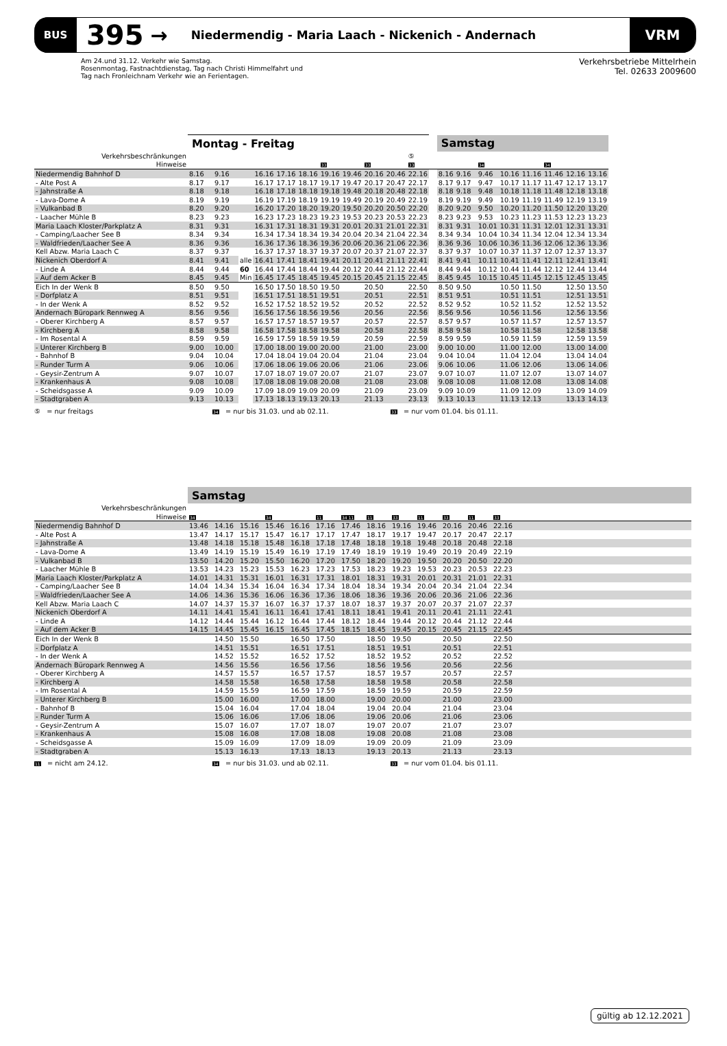BUS
395
→
Niedermendig - Maria Laach - Nickenich - Andernach
VRM
Am 24.und 31.12. Verkehr wie Samstag.
Rosenmontag, Fastnachtdienstag, Tag nach Christi Himmelfahrt und
Tag nach Fronleichnam Verkehr wie an Ferientagen.
Verkehrsbetriebe Mittelrhein
Tel. 02633 2009600
| | Montag - Freitag | | | | | | | | | | | | Samstag | | | | | | | |
| --- | --- | --- | --- | --- | --- | --- | --- | --- | --- | --- | --- | --- | --- | --- | --- | --- | --- | --- | --- | --- |
| Verkehrsbeschränkungen | | | | | | | | | | | ⑤ | | | | | | | | | |
| Hinweise | | | | | | | 33 | | 33 | | 33 | | | | 34 | | | 34 | | |
| Niedermendig Bahnhof D | 8.16 | 9.16 | | 16.16 | 17.16 | 18.16 | 19.16 | 19.46 | 20.16 | 20.46 | 22.16 | | 8.16 | 9.16 | 9.46 | 10.16 | 11.16 | 11.46 | 12.16 | 13.16 |
| - Alte Post A | 8.17 | 9.17 | | 16.17 | 17.17 | 18.17 | 19.17 | 19.47 | 20.17 | 20.47 | 22.17 | | 8.17 | 9.17 | 9.47 | 10.17 | 11.17 | 11.47 | 12.17 | 13.17 |
| - Jahnstraße A | 8.18 | 9.18 | | 16.18 | 17.18 | 18.18 | 19.18 | 19.48 | 20.18 | 20.48 | 22.18 | | 8.18 | 9.18 | 9.48 | 10.18 | 11.18 | 11.48 | 12.18 | 13.18 |
| - Lava-Dome A | 8.19 | 9.19 | | 16.19 | 17.19 | 18.19 | 19.19 | 19.49 | 20.19 | 20.49 | 22.19 | | 8.19 | 9.19 | 9.49 | 10.19 | 11.19 | 11.49 | 12.19 | 13.19 |
| - Vulkanbad B | 8.20 | 9.20 | | 16.20 | 17.20 | 18.20 | 19.20 | 19.50 | 20.20 | 20.50 | 22.20 | | 8.20 | 9.20 | 9.50 | 10.20 | 11.20 | 11.50 | 12.20 | 13.20 |
| - Laacher Mühle B | 8.23 | 9.23 | | 16.23 | 17.23 | 18.23 | 19.23 | 19.53 | 20.23 | 20.53 | 22.23 | | 8.23 | 9.23 | 9.53 | 10.23 | 11.23 | 11.53 | 12.23 | 13.23 |
| Maria Laach Kloster/Parkplatz A | 8.31 | 9.31 | | 16.31 | 17.31 | 18.31 | 19.31 | 20.01 | 20.31 | 21.01 | 22.31 | | 8.31 | 9.31 | 10.01 | 10.31 | 11.31 | 12.01 | 12.31 | 13.31 |
| - Camping/Laacher See B | 8.34 | 9.34 | | 16.34 | 17.34 | 18.34 | 19.34 | 20.04 | 20.34 | 21.04 | 22.34 | | 8.34 | 9.34 | 10.04 | 10.34 | 11.34 | 12.04 | 12.34 | 13.34 |
| - Waldfrieden/Laacher See A | 8.36 | 9.36 | | 16.36 | 17.36 | 18.36 | 19.36 | 20.06 | 20.36 | 21.06 | 22.36 | | 8.36 | 9.36 | 10.06 | 10.36 | 11.36 | 12.06 | 12.36 | 13.36 |
| Kell Abzw. Maria Laach C | 8.37 | 9.37 | | 16.37 | 17.37 | 18.37 | 19.37 | 20.07 | 20.37 | 21.07 | 22.37 | | 8.37 | 9.37 | 10.07 | 10.37 | 11.37 | 12.07 | 12.37 | 13.37 |
| Nickenich Oberdorf A | 8.41 | 9.41 | alle | 16.41 | 17.41 | 18.41 | 19.41 | 20.11 | 20.41 | 21.11 | 22.41 | | 8.41 | 9.41 | 10.11 | 10.41 | 11.41 | 12.11 | 12.41 | 13.41 |
| - Linde A | 8.44 | 9.44 | 60 | 16.44 | 17.44 | 18.44 | 19.44 | 20.12 | 20.44 | 21.12 | 22.44 | | 8.44 | 9.44 | 10.12 | 10.44 | 11.44 | 12.12 | 12.44 | 13.44 |
| - Auf dem Acker B | 8.45 | 9.45 | Min | 16.45 | 17.45 | 18.45 | 19.45 | 20.15 | 20.45 | 21.15 | 22.45 | | 8.45 | 9.45 | 10.15 | 10.45 | 11.45 | 12.15 | 12.45 | 13.45 |
| Eich In der Wenk B | 8.50 | 9.50 | | 16.50 | 17.50 | 18.50 | 19.50 | | 20.50 | | 22.50 | | 8.50 | 9.50 | | 10.50 | 11.50 | | 12.50 | 13.50 |
| - Dorfplatz A | 8.51 | 9.51 | | 16.51 | 17.51 | 18.51 | 19.51 | | 20.51 | | 22.51 | | 8.51 | 9.51 | | 10.51 | 11.51 | | 12.51 | 13.51 |
| - In der Wenk A | 8.52 | 9.52 | | 16.52 | 17.52 | 18.52 | 19.52 | | 20.52 | | 22.52 | | 8.52 | 9.52 | | 10.52 | 11.52 | | 12.52 | 13.52 |
| Andernach Büropark Rennweg A | 8.56 | 9.56 | | 16.56 | 17.56 | 18.56 | 19.56 | | 20.56 | | 22.56 | | 8.56 | 9.56 | | 10.56 | 11.56 | | 12.56 | 13.56 |
| - Oberer Kirchberg A | 8.57 | 9.57 | | 16.57 | 17.57 | 18.57 | 19.57 | | 20.57 | | 22.57 | | 8.57 | 9.57 | | 10.57 | 11.57 | | 12.57 | 13.57 |
| - Kirchberg A | 8.58 | 9.58 | | 16.58 | 17.58 | 18.58 | 19.58 | | 20.58 | | 22.58 | | 8.58 | 9.58 | | 10.58 | 11.58 | | 12.58 | 13.58 |
| - Im Rosental A | 8.59 | 9.59 | | 16.59 | 17.59 | 18.59 | 19.59 | | 20.59 | | 22.59 | | 8.59 | 9.59 | | 10.59 | 11.59 | | 12.59 | 13.59 |
| - Unterer Kirchberg B | 9.00 | 10.00 | | 17.00 | 18.00 | 19.00 | 20.00 | | 21.00 | | 23.00 | | 9.00 | 10.00 | | 11.00 | 12.00 | | 13.00 | 14.00 |
| - Bahnhof B | 9.04 | 10.04 | | 17.04 | 18.04 | 19.04 | 20.04 | | 21.04 | | 23.04 | | 9.04 | 10.04 | | 11.04 | 12.04 | | 13.04 | 14.04 |
| - Runder Turm A | 9.06 | 10.06 | | 17.06 | 18.06 | 19.06 | 20.06 | | 21.06 | | 23.06 | | 9.06 | 10.06 | | 11.06 | 12.06 | | 13.06 | 14.06 |
| - Geysir-Zentrum A | 9.07 | 10.07 | | 17.07 | 18.07 | 19.07 | 20.07 | | 21.07 | | 23.07 | | 9.07 | 10.07 | | 11.07 | 12.07 | | 13.07 | 14.07 |
| - Krankenhaus A | 9.08 | 10.08 | | 17.08 | 18.08 | 19.08 | 20.08 | | 21.08 | | 23.08 | | 9.08 | 10.08 | | 11.08 | 12.08 | | 13.08 | 14.08 |
| - Scheidsgasse A | 9.09 | 10.09 | | 17.09 | 18.09 | 19.09 | 20.09 | | 21.09 | | 23.09 | | 9.09 | 10.09 | | 11.09 | 12.09 | | 13.09 | 14.09 |
| - Stadtgraben A | 9.13 | 10.13 | | 17.13 | 18.13 | 19.13 | 20.13 | | 21.13 | | 23.13 | | 9.13 | 10.13 | | 11.13 | 12.13 | | 13.13 | 14.13 |
⑤ = nur freitags
34 = nur bis 31.03. und ab 02.11.
33 = nur vom 01.04. bis 01.11.
| | Samstag | | | | | | | | | | | | | |
| --- | --- | --- | --- | --- | --- | --- | --- | --- | --- | --- | --- | --- | --- | --- |
| Verkehrsbeschränkungen | | | | | | | | | | | | | | |
| Hinweise | 34 | | | 34 | | 11 | 34 11 | 11 | 33 | 11 | 33 | 11 | 33 | |
| Niedermendig Bahnhof D | 13.46 | 14.16 | 15.16 | 15.46 | 16.16 | 17.16 | 17.46 | 18.16 | 19.16 | 19.46 | 20.16 | 20.46 | 22.16 | |
| - Alte Post A | 13.47 | 14.17 | 15.17 | 15.47 | 16.17 | 17.17 | 17.47 | 18.17 | 19.17 | 19.47 | 20.17 | 20.47 | 22.17 | |
| - Jahnstraße A | 13.48 | 14.18 | 15.18 | 15.48 | 16.18 | 17.18 | 17.48 | 18.18 | 19.18 | 19.48 | 20.18 | 20.48 | 22.18 | |
| - Lava-Dome A | 13.49 | 14.19 | 15.19 | 15.49 | 16.19 | 17.19 | 17.49 | 18.19 | 19.19 | 19.49 | 20.19 | 20.49 | 22.19 | |
| - Vulkanbad B | 13.50 | 14.20 | 15.20 | 15.50 | 16.20 | 17.20 | 17.50 | 18.20 | 19.20 | 19.50 | 20.20 | 20.50 | 22.20 | |
| - Laacher Mühle B | 13.53 | 14.23 | 15.23 | 15.53 | 16.23 | 17.23 | 17.53 | 18.23 | 19.23 | 19.53 | 20.23 | 20.53 | 22.23 | |
| Maria Laach Kloster/Parkplatz A | 14.01 | 14.31 | 15.31 | 16.01 | 16.31 | 17.31 | 18.01 | 18.31 | 19.31 | 20.01 | 20.31 | 21.01 | 22.31 | |
| - Camping/Laacher See B | 14.04 | 14.34 | 15.34 | 16.04 | 16.34 | 17.34 | 18.04 | 18.34 | 19.34 | 20.04 | 20.34 | 21.04 | 22.34 | |
| - Waldfrieden/Laacher See A | 14.06 | 14.36 | 15.36 | 16.06 | 16.36 | 17.36 | 18.06 | 18.36 | 19.36 | 20.06 | 20.36 | 21.06 | 22.36 | |
| Kell Abzw. Maria Laach C | 14.07 | 14.37 | 15.37 | 16.07 | 16.37 | 17.37 | 18.07 | 18.37 | 19.37 | 20.07 | 20.37 | 21.07 | 22.37 | |
| Nickenich Oberdorf A | 14.11 | 14.41 | 15.41 | 16.11 | 16.41 | 17.41 | 18.11 | 18.41 | 19.41 | 20.11 | 20.41 | 21.11 | 22.41 | |
| - Linde A | 14.12 | 14.44 | 15.44 | 16.12 | 16.44 | 17.44 | 18.12 | 18.44 | 19.44 | 20.12 | 20.44 | 21.12 | 22.44 | |
| - Auf dem Acker B | 14.15 | 14.45 | 15.45 | 16.15 | 16.45 | 17.45 | 18.15 | 18.45 | 19.45 | 20.15 | 20.45 | 21.15 | 22.45 | |
| Eich In der Wenk B | | 14.50 | 15.50 | | 16.50 | 17.50 | | 18.50 | 19.50 | | 20.50 | | 22.50 | |
| - Dorfplatz A | | 14.51 | 15.51 | | 16.51 | 17.51 | | 18.51 | 19.51 | | 20.51 | | 22.51 | |
| - In der Wenk A | | 14.52 | 15.52 | | 16.52 | 17.52 | | 18.52 | 19.52 | | 20.52 | | 22.52 | |
| Andernach Büropark Rennweg A | | 14.56 | 15.56 | | 16.56 | 17.56 | | 18.56 | 19.56 | | 20.56 | | 22.56 | |
| - Oberer Kirchberg A | | 14.57 | 15.57 | | 16.57 | 17.57 | | 18.57 | 19.57 | | 20.57 | | 22.57 | |
| - Kirchberg A | | 14.58 | 15.58 | | 16.58 | 17.58 | | 18.58 | 19.58 | | 20.58 | | 22.58 | |
| - Im Rosental A | | 14.59 | 15.59 | | 16.59 | 17.59 | | 18.59 | 19.59 | | 20.59 | | 22.59 | |
| - Unterer Kirchberg B | | 15.00 | 16.00 | | 17.00 | 18.00 | | 19.00 | 20.00 | | 21.00 | | 23.00 | |
| - Bahnhof B | | 15.04 | 16.04 | | 17.04 | 18.04 | | 19.04 | 20.04 | | 21.04 | | 23.04 | |
| - Runder Turm A | | 15.06 | 16.06 | | 17.06 | 18.06 | | 19.06 | 20.06 | | 21.06 | | 23.06 | |
| - Geysir-Zentrum A | | 15.07 | 16.07 | | 17.07 | 18.07 | | 19.07 | 20.07 | | 21.07 | | 23.07 | |
| - Krankenhaus A | | 15.08 | 16.08 | | 17.08 | 18.08 | | 19.08 | 20.08 | | 21.08 | | 23.08 | |
| - Scheidsgasse A | | 15.09 | 16.09 | | 17.09 | 18.09 | | 19.09 | 20.09 | | 21.09 | | 23.09 | |
| - Stadtgraben A | | 15.13 | 16.13 | | 17.13 | 18.13 | | 19.13 | 20.13 | | 21.13 | | 23.13 | |
11 = nicht am 24.12.
34 = nur bis 31.03. und ab 02.11.
33 = nur vom 01.04. bis 01.11.
gültig ab 12.12.2021